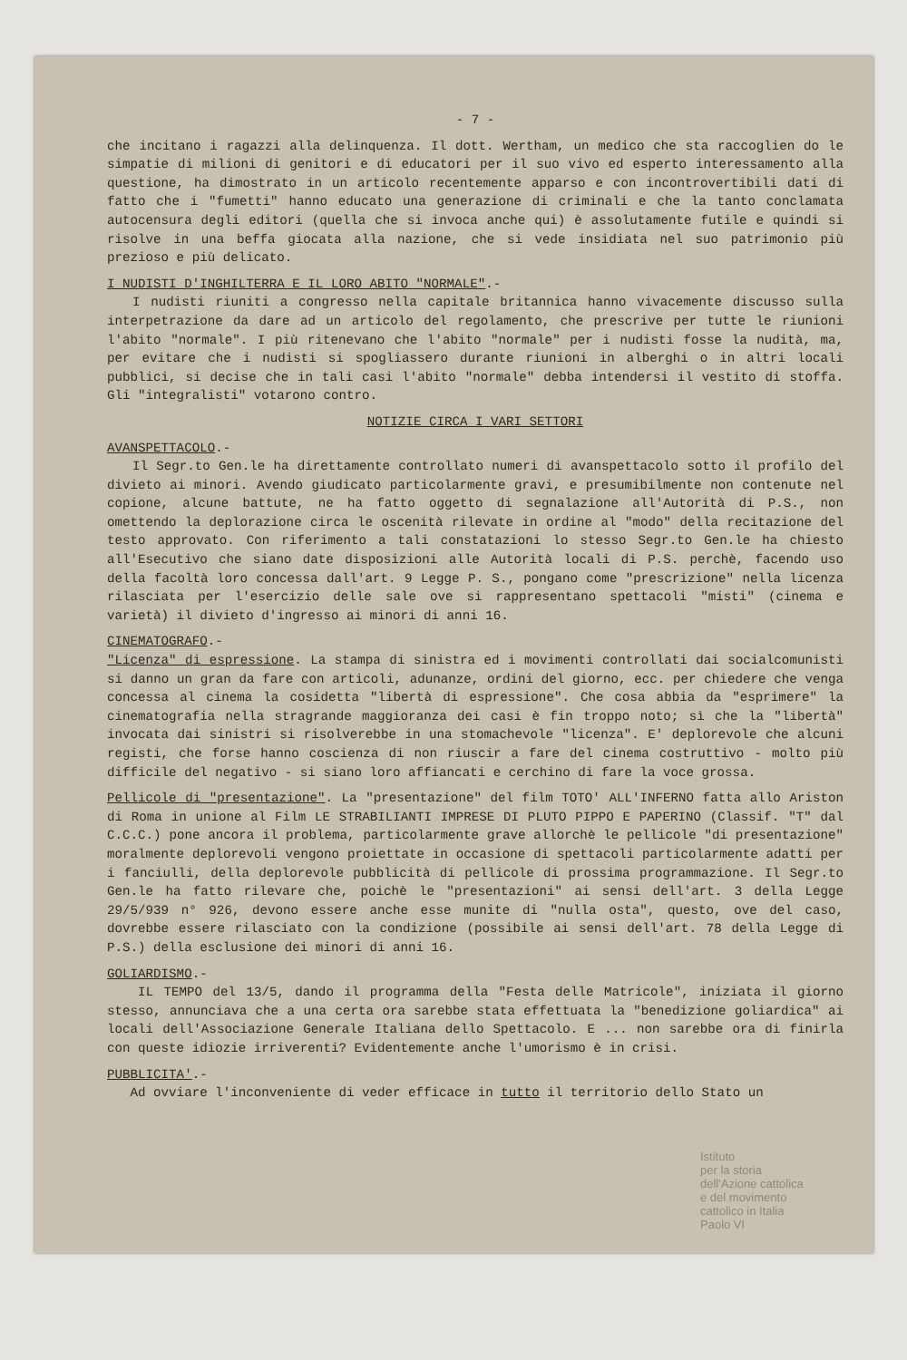- 7 -
che incitano i ragazzi alla delinquenza. Il dott. Wertham, un medico che sta raccoglien do le simpatie di milioni di genitori e di educatori per il suo vivo ed esperto interessamento alla questione, ha dimostrato in un articolo recentemente apparso e con incontrovertibili dati di fatto che i "fumetti" hanno educato una generazione di criminali e che la tanto conclamata autocensura degli editori (quella che si invoca anche qui) è assolutamente futile e quindi si risolve in una beffa giocata alla nazione, che si vede insidiata nel suo patrimonio più prezioso e più delicato.
I NUDISTI D'INGHILTERRA E IL LORO ABITO "NORMALE".-
I nudisti riuniti a congresso nella capitale britannica hanno vivacemente discusso sulla interpetrazione da dare ad un articolo del regolamento, che prescrive per tutte le riunioni l'abito "normale". I più ritenevano che l'abito "normale" per i nudisti fosse la nudità, ma, per evitare che i nudisti si spogliassero durante riunioni in alberghi o in altri locali pubblici, si decise che in tali casi l'abito "normale" debba intendersi il vestito di stoffa. Gli "integralisti" votarono contro.
NOTIZIE CIRCA I VARI SETTORI
AVANSPETTACOLO.-
Il Segr.to Gen.le ha direttamente controllato numeri di avanspettacolo sotto il profilo del divieto ai minori. Avendo giudicato particolarmente gravi, e presumibilmente non contenute nel copione, alcune battute, ne ha fatto oggetto di segnalazione all'Autorità di P.S., non omettendo la deplorazione circa le oscenità rilevate in ordine al "modo" della recitazione del testo approvato. Con riferimento a tali constatazioni lo stesso Segr.to Gen.le ha chiesto all'Esecutivo che siano date disposizioni alle Autorità locali di P.S. perchè, facendo uso della facoltà loro concessa dall'art. 9 Legge P. S., pongano come "prescrizione" nella licenza rilasciata per l'esercizio delle sale ove si rappresentano spettacoli "misti" (cinema e varietà) il divieto d'ingresso ai minori di anni 16.
CINEMATOGRAFO.-
"Licenza" di espressione. La stampa di sinistra ed i movimenti controllati dai socialcomunisti si danno un gran da fare con articoli, adunanze, ordini del giorno, ecc. per chiedere che venga concessa al cinema la cosidetta "libertà di espressione". Che cosa abbia da "esprimere" la cinematografia nella stragrande maggioranza dei casi è fin troppo noto; sì che la "libertà" invocata dai sinistri si risolverebbe in una stomachevole "licenza". E' deplorevole che alcuni registi, che forse hanno coscienza di non riuscir a fare del cinema costruttivo - molto più difficile del negativo - si siano loro affiancati e cerchino di fare la voce grossa.
Pellicole di "presentazione". La "presentazione" del film TOTO' ALL'INFERNO fatta allo Ariston di Roma in unione al Film LE STRABILIANTI IMPRESE DI PLUTO PIPPO E PAPERINO (Classif. "T" dal C.C.C.) pone ancora il problema, particolarmente grave allorchè le pellicole "di presentazione" moralmente deplorevoli vengono proiettate in occasione di spettacoli particolarmente adatti per i fanciulli, della deplorevole pubblicità di pellicole di prossima programmazione. Il Segr.to Gen.le ha fatto rilevare che, poichè le "presentazioni" ai sensi dell'art. 3 della Legge 29/5/939 n° 926, devono essere anche esse munite di "nulla osta", questo, ove del caso, dovrebbe essere rilasciato con la condizione (possibile ai sensi dell'art. 78 della Legge di P.S.) della esclusione dei minori di anni 16.
GOLIARDISMO.-
IL TEMPO del 13/5, dando il programma della "Festa delle Matricole", iniziata il giorno stesso, annunciava che a una certa ora sarebbe stata effettuata la "benedizione goliardica" ai locali dell'Associazione Generale Italiana dello Spettacolo. E ... non sarebbe ora di finirla con queste idiozie irriverenti? Evidentemente anche l'umorismo è in crisi.
PUBBLICITA'.-
Ad ovviare l'inconveniente di veder efficace in tutto il territorio dello Stato un
Istituto
per la storia
dell'Azione cattolica
e del movimento
cattolico in Italia
Paolo VI